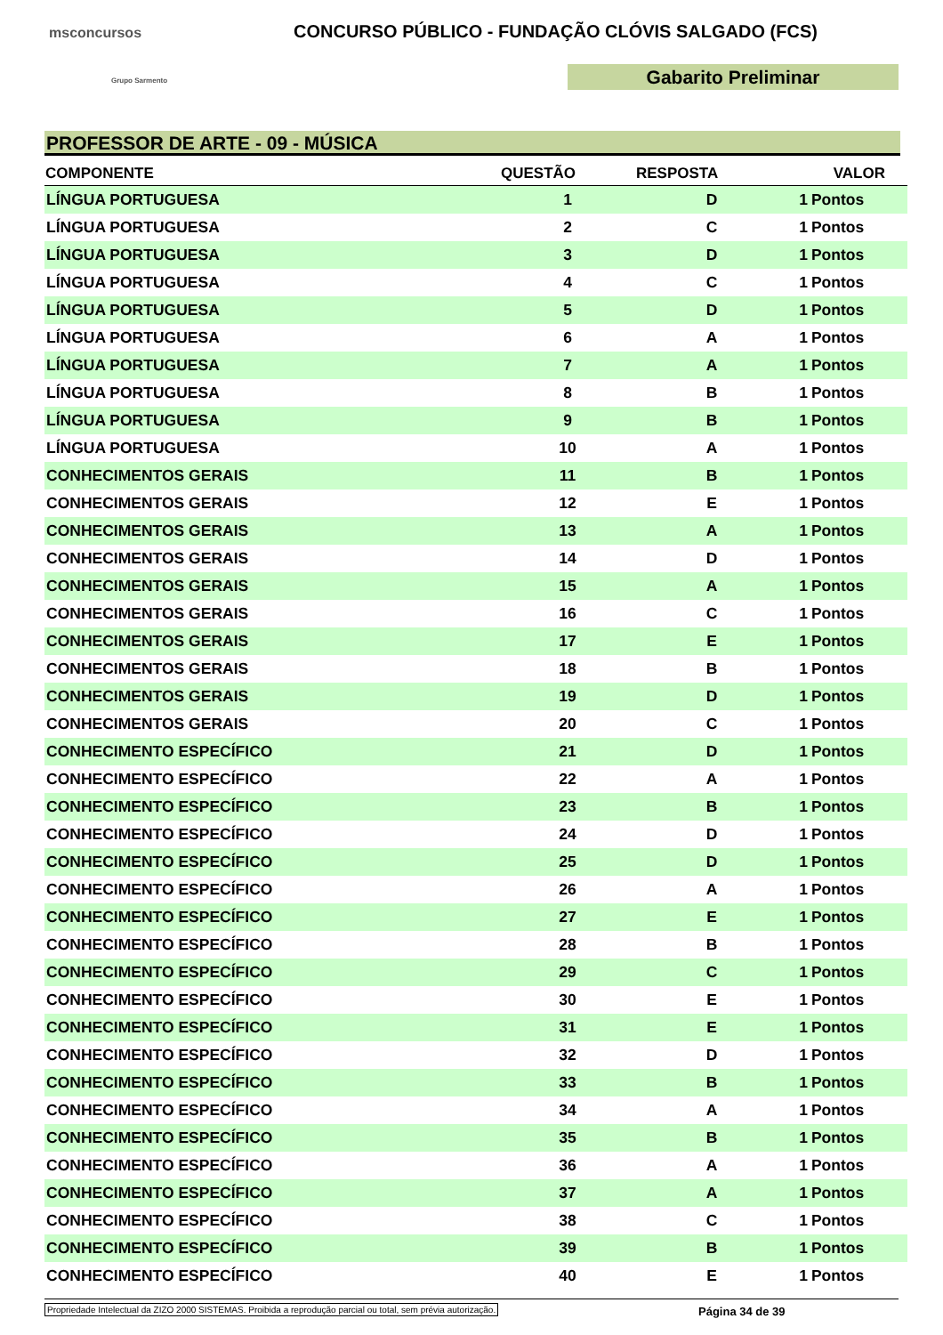msconcursos
Grupo Sarmento
CONCURSO PÚBLICO - FUNDAÇÃO CLÓVIS SALGADO (FCS)
Gabarito Preliminar
PROFESSOR DE ARTE - 09 - MÚSICA
| COMPONENTE | QUESTÃO | RESPOSTA | VALOR | |
| --- | --- | --- | --- | --- |
| LÍNGUA PORTUGUESA | 1 | D | 1 | Pontos |
| LÍNGUA PORTUGUESA | 2 | C | 1 | Pontos |
| LÍNGUA PORTUGUESA | 3 | D | 1 | Pontos |
| LÍNGUA PORTUGUESA | 4 | C | 1 | Pontos |
| LÍNGUA PORTUGUESA | 5 | D | 1 | Pontos |
| LÍNGUA PORTUGUESA | 6 | A | 1 | Pontos |
| LÍNGUA PORTUGUESA | 7 | A | 1 | Pontos |
| LÍNGUA PORTUGUESA | 8 | B | 1 | Pontos |
| LÍNGUA PORTUGUESA | 9 | B | 1 | Pontos |
| LÍNGUA PORTUGUESA | 10 | A | 1 | Pontos |
| CONHECIMENTOS GERAIS | 11 | B | 1 | Pontos |
| CONHECIMENTOS GERAIS | 12 | E | 1 | Pontos |
| CONHECIMENTOS GERAIS | 13 | A | 1 | Pontos |
| CONHECIMENTOS GERAIS | 14 | D | 1 | Pontos |
| CONHECIMENTOS GERAIS | 15 | A | 1 | Pontos |
| CONHECIMENTOS GERAIS | 16 | C | 1 | Pontos |
| CONHECIMENTOS GERAIS | 17 | E | 1 | Pontos |
| CONHECIMENTOS GERAIS | 18 | B | 1 | Pontos |
| CONHECIMENTOS GERAIS | 19 | D | 1 | Pontos |
| CONHECIMENTOS GERAIS | 20 | C | 1 | Pontos |
| CONHECIMENTO ESPECÍFICO | 21 | D | 1 | Pontos |
| CONHECIMENTO ESPECÍFICO | 22 | A | 1 | Pontos |
| CONHECIMENTO ESPECÍFICO | 23 | B | 1 | Pontos |
| CONHECIMENTO ESPECÍFICO | 24 | D | 1 | Pontos |
| CONHECIMENTO ESPECÍFICO | 25 | D | 1 | Pontos |
| CONHECIMENTO ESPECÍFICO | 26 | A | 1 | Pontos |
| CONHECIMENTO ESPECÍFICO | 27 | E | 1 | Pontos |
| CONHECIMENTO ESPECÍFICO | 28 | B | 1 | Pontos |
| CONHECIMENTO ESPECÍFICO | 29 | C | 1 | Pontos |
| CONHECIMENTO ESPECÍFICO | 30 | E | 1 | Pontos |
| CONHECIMENTO ESPECÍFICO | 31 | E | 1 | Pontos |
| CONHECIMENTO ESPECÍFICO | 32 | D | 1 | Pontos |
| CONHECIMENTO ESPECÍFICO | 33 | B | 1 | Pontos |
| CONHECIMENTO ESPECÍFICO | 34 | A | 1 | Pontos |
| CONHECIMENTO ESPECÍFICO | 35 | B | 1 | Pontos |
| CONHECIMENTO ESPECÍFICO | 36 | A | 1 | Pontos |
| CONHECIMENTO ESPECÍFICO | 37 | A | 1 | Pontos |
| CONHECIMENTO ESPECÍFICO | 38 | C | 1 | Pontos |
| CONHECIMENTO ESPECÍFICO | 39 | B | 1 | Pontos |
| CONHECIMENTO ESPECÍFICO | 40 | E | 1 | Pontos |
Propriedade Intelectual da ZIZO 2000 SISTEMAS. Proibida a reprodução parcial ou total, sem prévia autorização. Página 34 de 39